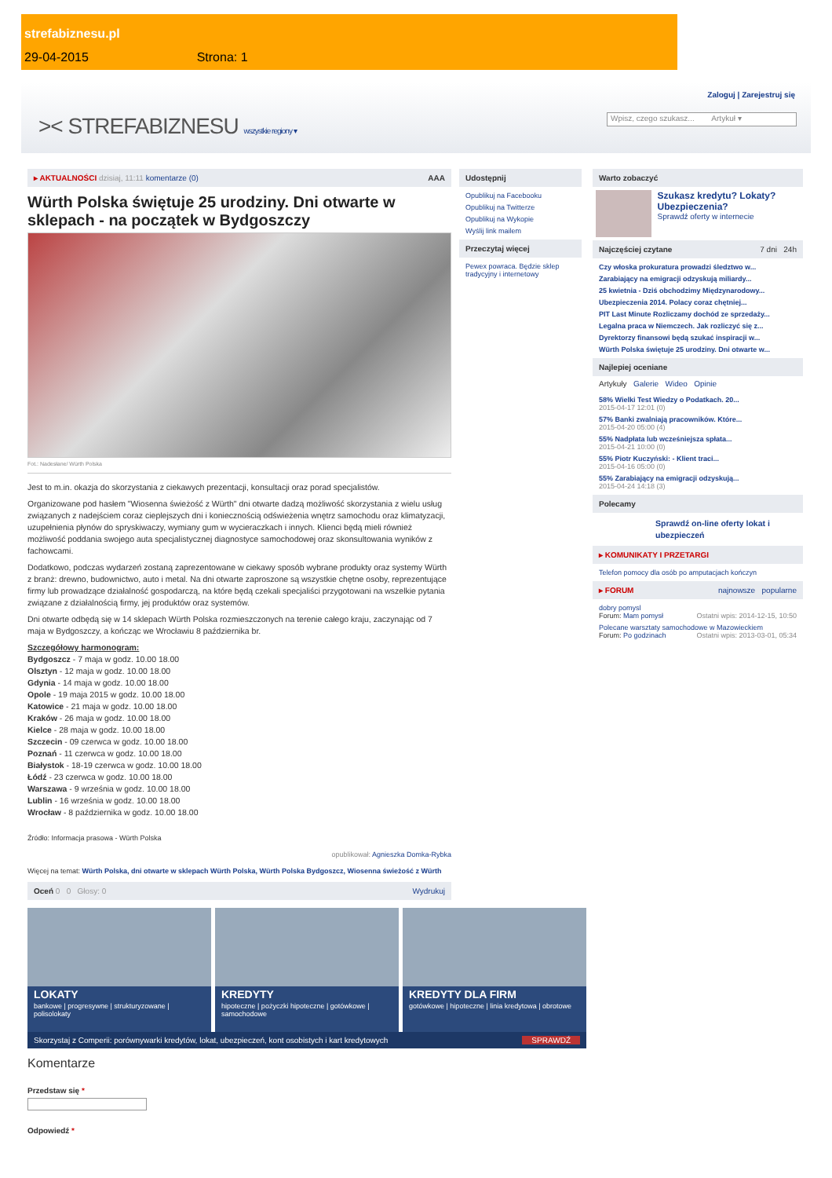strefabiznesu.pl
29-04-2015 Strona: 1
Zaloguj | Zarejestruj się
>< STREFABIZNESU wszystkie regiony ▾
Wpisz, czego szukasz... Artykuł ▾
▸ AKTUALNOŚCI dzisiaj, 11:11 komentarze (0) AAA
Würth Polska świętuje 25 urodziny. Dni otwarte w sklepach - na początek w Bydgoszczy
Fot.: Nadesłane/ Würth Polska
Jest to m.in. okazja do skorzystania z ciekawych prezentacji, konsultacji oraz porad specjalistów.
Organizowane pod hasłem "Wiosenna świeżość z Würth" dni otwarte dadzą możliwość skorzystania z wielu usług związanych z nadejściem coraz cieplejszych dni i koniecznością odświeżenia wnętrz samochodu oraz klimatyzacji, uzupełnienia płynów do spryskiwaczy, wymiany gum w wycieraczkach i innych. Klienci będą mieli również możliwość poddania swojego auta specjalistycznej diagnostyce samochodowej oraz skonsultowania wyników z fachowcami.
Dodatkowo, podczas wydarzeń zostaną zaprezentowane w ciekawy sposób wybrane produkty oraz systemy Würth z branż: drewno, budownictwo, auto i metal. Na dni otwarte zaproszone są wszystkie chętne osoby, reprezentujące firmy lub prowadzące działalność gospodarczą, na które będą czekali specjaliści przygotowani na wszelkie pytania związane z działalnością firmy, jej produktów oraz systemów.
Dni otwarte odbędą się w 14 sklepach Würth Polska rozmieszczonych na terenie całego kraju, zaczynając od 7 maja w Bydgoszczy, a kończąc we Wrocławiu 8 października br.
Szczegółowy harmonogram:
Bydgoszcz - 7 maja w godz. 10.00 18.00
Olsztyn - 12 maja w godz. 10.00 18.00
Gdynia - 14 maja w godz. 10.00 18.00
Opole - 19 maja 2015 w godz. 10.00 18.00
Katowice - 21 maja w godz. 10.00 18.00
Kraków - 26 maja w godz. 10.00 18.00
Kielce - 28 maja w godz. 10.00 18.00
Szczecin - 09 czerwca w godz. 10.00 18.00
Poznań - 11 czerwca w godz. 10.00 18.00
Białystok - 18-19 czerwca w godz. 10.00 18.00
Łódź - 23 czerwca w godz. 10.00 18.00
Warszawa - 9 września w godz. 10.00 18.00
Lublin - 16 września w godz. 10.00 18.00
Wrocław - 8 października w godz. 10.00 18.00
Źródło: Informacja prasowa - Würth Polska
opublikował: Agnieszka Domka-Rybka
Więcej na temat: Würth Polska, dni otwarte w sklepach Würth Polska, Würth Polska Bydgoszcz, Wiosenna świeżość z Würth
Oceń 0 0 Głosy: 0 Wydrukuj
LOKATY
bankowe | progresywne | strukturyzowane | polisolokaty
KREDYTY
hipoteczne | pożyczki hipoteczne | gotówkowe | samochodowe
KREDYTY DLA FIRM
gotówkowe | hipoteczne | linia kredytowa | obrotowe
Skorzystaj z Comperii: porównywarki kredytów, lokat, ubezpieczeń, kont osobistych i kart kredytowych SPRAWDŹ
Komentarze
Przedstaw się *
Odpowiedź *
Udostępnij
Opublikuj na Facebooku
Opublikuj na Twitterze
Opublikuj na Wykopie
Wyślij link mailem
Przeczytaj więcej
Pewex powraca. Będzie sklep tradycyjny i internetowy
Warto zobaczyć
Szukasz kredytu? Lokaty? Ubezpieczenia?
Sprawdź oferty w internecie
Najczęściej czytane 7 dni 24h
Czy włoska prokuratura prowadzi śledztwo w...
Zarabiający na emigracji odzyskują miliardy...
25 kwietnia - Dziś obchodzimy Międzynarodowy...
Ubezpieczenia 2014. Polacy coraz chętniej...
PIT Last Minute Rozliczamy dochód ze sprzedaży...
Legalna praca w Niemczech. Jak rozliczyć się z...
Dyrektorzy finansowi będą szukać inspiracji w...
Würth Polska świętuje 25 urodziny. Dni otwarte w...
Najlepiej oceniane
Artykuły Galerie Wideo Opinie
58% Wielki Test Wiedzy o Podatkach. 20...
2015-04-17 12:01 (0)
57% Banki zwalniają pracowników. Które...
2015-04-20 05:00 (4)
55% Nadpłata lub wcześniejsza spłata...
2015-04-21 10:00 (0)
55% Piotr Kuczyński: - Klient traci...
2015-04-16 05:00 (0)
55% Zarabiający na emigracji odzyskują...
2015-04-24 14:18 (3)
Polecamy
Sprawdź on-line oferty lokat i ubezpieczeń
▸ KOMUNIKATY I PRZETARGI
Telefon pomocy dla osób po amputacjach kończyn
▸ FORUM najnowsze popularne
dobry pomysl
Forum: Mam pomysł Ostatni wpis: 2014-12-15, 10:50
Polecane warsztaty samochodowe w Mazowieckiem
Forum: Po godzinach Ostatni wpis: 2013-03-01, 05:34